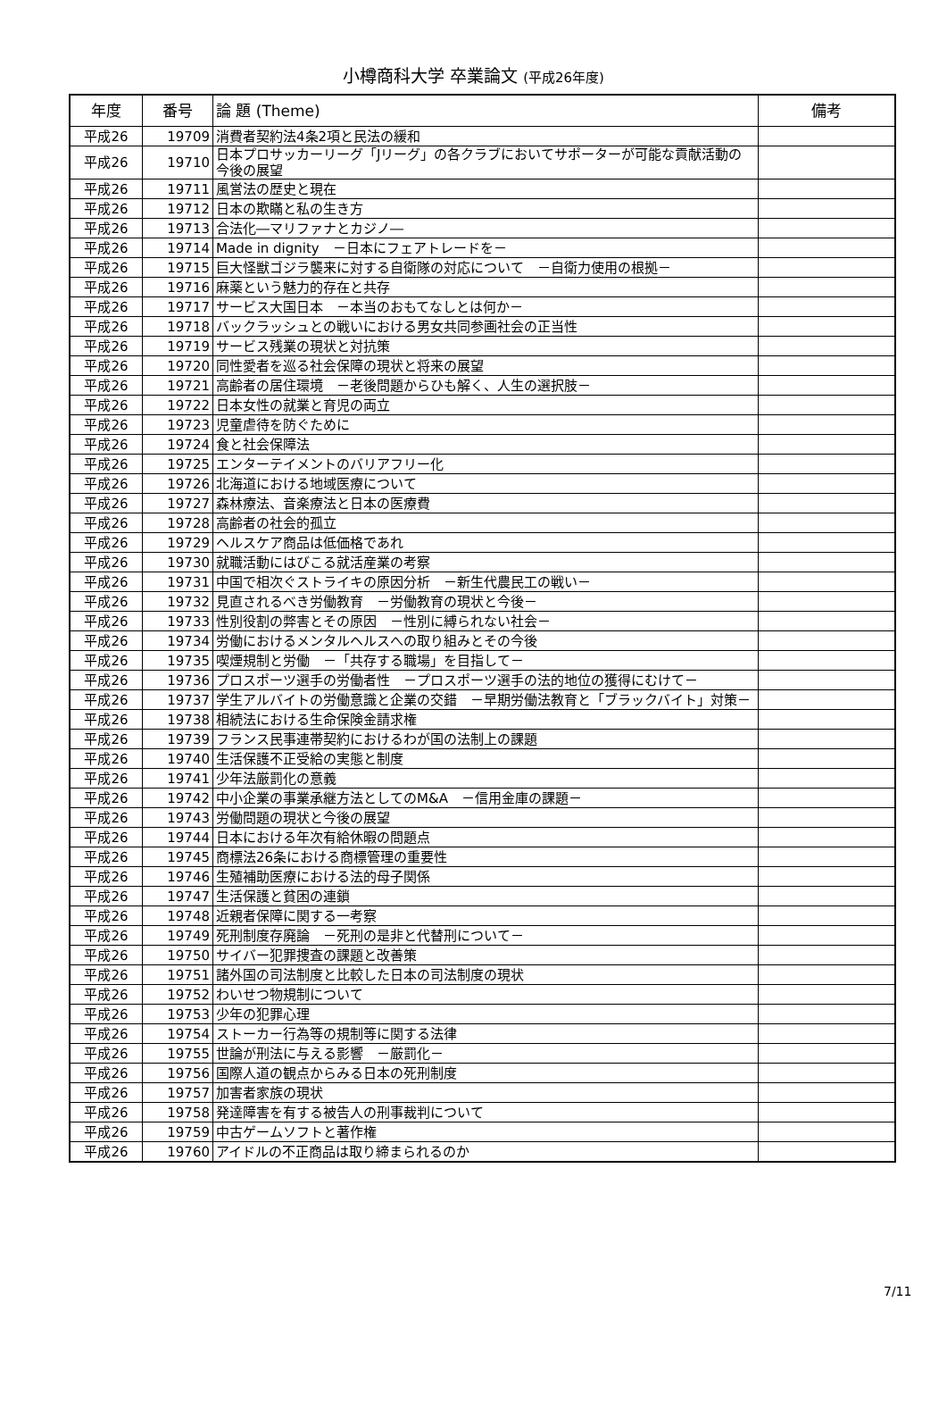小樽商科大学 卒業論文 (平成26年度)
| 年度 | 番号 | 論 題 (Theme) | 備考 |
| --- | --- | --- | --- |
| 平成26 | 19709 | 消費者契約法4条2項と民法の緩和 | |
| 平成26 | 19710 | 日本プロサッカーリーグ「Jリーグ」の各クラブにおいてサポーターが可能な貢献活動の今後の展望 | |
| 平成26 | 19711 | 風営法の歴史と現在 | |
| 平成26 | 19712 | 日本の欺瞞と私の生き方 | |
| 平成26 | 19713 | 合法化―マリファナとカジノ― | |
| 平成26 | 19714 | Made in dignity －日本にフェアトレードを－ | |
| 平成26 | 19715 | 巨大怪獣ゴジラ襲来に対する自衛隊の対応について －自衛力使用の根拠－ | |
| 平成26 | 19716 | 麻薬という魅力的存在と共存 | |
| 平成26 | 19717 | サービス大国日本 －本当のおもてなしとは何か－ | |
| 平成26 | 19718 | バックラッシュとの戦いにおける男女共同参画社会の正当性 | |
| 平成26 | 19719 | サービス残業の現状と対抗策 | |
| 平成26 | 19720 | 同性愛者を巡る社会保障の現状と将来の展望 | |
| 平成26 | 19721 | 高齢者の居住環境 －老後問題からひも解く、人生の選択肢－ | |
| 平成26 | 19722 | 日本女性の就業と育児の両立 | |
| 平成26 | 19723 | 児童虐待を防ぐために | |
| 平成26 | 19724 | 食と社会保障法 | |
| 平成26 | 19725 | エンターテイメントのバリアフリー化 | |
| 平成26 | 19726 | 北海道における地域医療について | |
| 平成26 | 19727 | 森林療法、音楽療法と日本の医療費 | |
| 平成26 | 19728 | 高齢者の社会的孤立 | |
| 平成26 | 19729 | ヘルスケア商品は低価格であれ | |
| 平成26 | 19730 | 就職活動にはびこる就活産業の考察 | |
| 平成26 | 19731 | 中国で相次ぐストライキの原因分析 －新生代農民工の戦い－ | |
| 平成26 | 19732 | 見直されるべき労働教育 －労働教育の現状と今後－ | |
| 平成26 | 19733 | 性別役割の弊害とその原因 －性別に縛られない社会－ | |
| 平成26 | 19734 | 労働におけるメンタルヘルスへの取り組みとその今後 | |
| 平成26 | 19735 | 喫煙規制と労働 －「共存する職場」を目指して－ | |
| 平成26 | 19736 | プロスポーツ選手の労働者性 －プロスポーツ選手の法的地位の獲得にむけて－ | |
| 平成26 | 19737 | 学生アルバイトの労働意識と企業の交錯 －早期労働法教育と「ブラックバイト」対策－ | |
| 平成26 | 19738 | 相続法における生命保険金請求権 | |
| 平成26 | 19739 | フランス民事連帯契約におけるわが国の法制上の課題 | |
| 平成26 | 19740 | 生活保護不正受給の実態と制度 | |
| 平成26 | 19741 | 少年法厳罰化の意義 | |
| 平成26 | 19742 | 中小企業の事業承継方法としてのM&A －信用金庫の課題－ | |
| 平成26 | 19743 | 労働問題の現状と今後の展望 | |
| 平成26 | 19744 | 日本における年次有給休暇の問題点 | |
| 平成26 | 19745 | 商標法26条における商標管理の重要性 | |
| 平成26 | 19746 | 生殖補助医療における法的母子関係 | |
| 平成26 | 19747 | 生活保護と貧困の連鎖 | |
| 平成26 | 19748 | 近親者保障に関する一考察 | |
| 平成26 | 19749 | 死刑制度存廃論 －死刑の是非と代替刑について－ | |
| 平成26 | 19750 | サイバー犯罪捜査の課題と改善策 | |
| 平成26 | 19751 | 諸外国の司法制度と比較した日本の司法制度の現状 | |
| 平成26 | 19752 | わいせつ物規制について | |
| 平成26 | 19753 | 少年の犯罪心理 | |
| 平成26 | 19754 | ストーカー行為等の規制等に関する法律 | |
| 平成26 | 19755 | 世論が刑法に与える影響 －厳罰化－ | |
| 平成26 | 19756 | 国際人道の観点からみる日本の死刑制度 | |
| 平成26 | 19757 | 加害者家族の現状 | |
| 平成26 | 19758 | 発達障害を有する被告人の刑事裁判について | |
| 平成26 | 19759 | 中古ゲームソフトと著作権 | |
| 平成26 | 19760 | アイドルの不正商品は取り締まられるのか | |
7/11